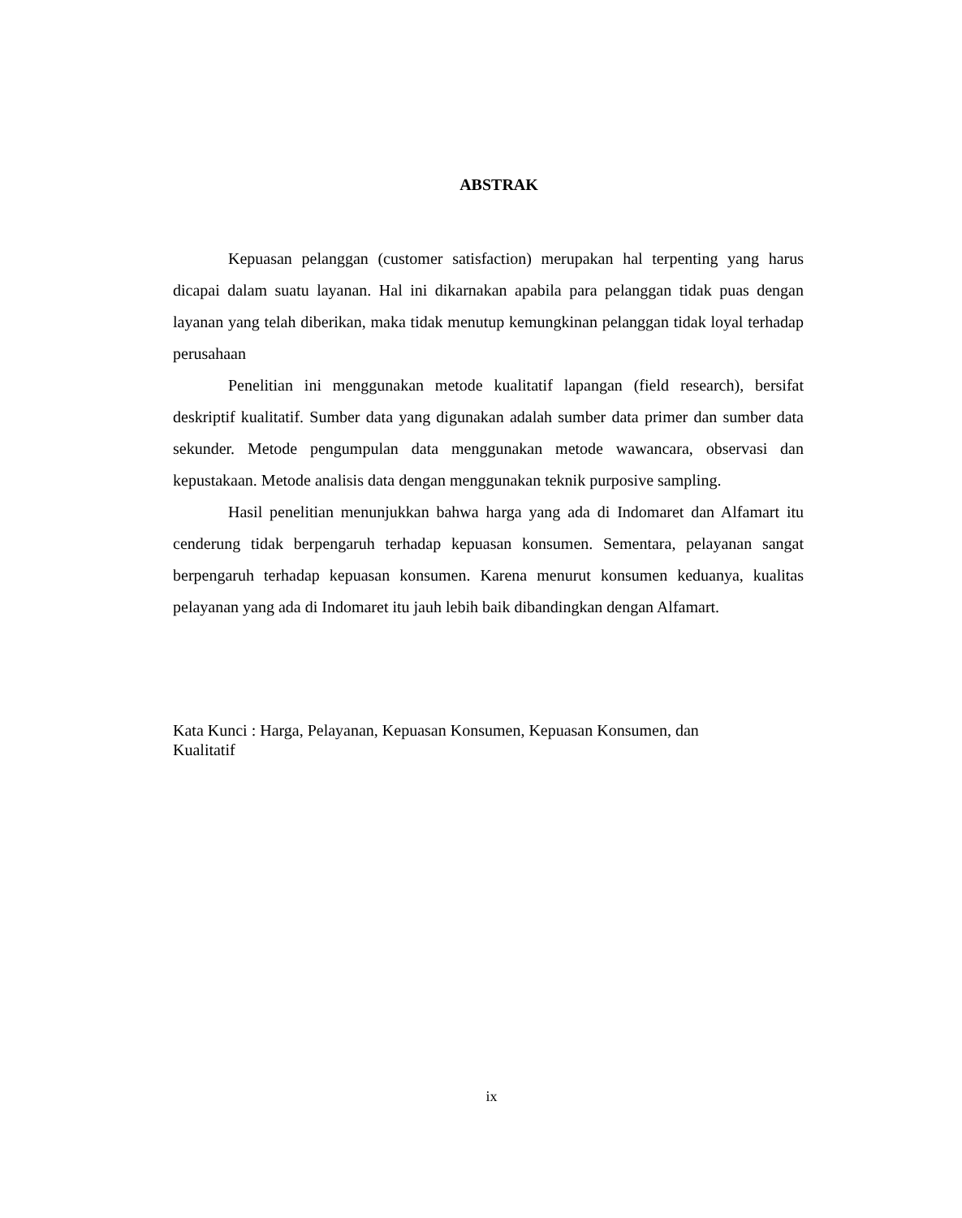ABSTRAK
Kepuasan pelanggan (customer satisfaction) merupakan hal terpenting yang harus dicapai dalam suatu layanan. Hal ini dikarnakan apabila para pelanggan tidak puas dengan layanan yang telah diberikan, maka tidak menutup kemungkinan pelanggan tidak loyal terhadap perusahaan
Penelitian ini menggunakan metode kualitatif lapangan (field research), bersifat deskriptif kualitatif. Sumber data yang digunakan adalah sumber data primer dan sumber data sekunder. Metode pengumpulan data menggunakan metode wawancara, observasi dan kepustakaan. Metode analisis data dengan menggunakan teknik purposive sampling.
Hasil penelitian menunjukkan bahwa harga yang ada di Indomaret dan Alfamart itu cenderung tidak berpengaruh terhadap kepuasan konsumen. Sementara, pelayanan sangat berpengaruh terhadap kepuasan konsumen. Karena menurut konsumen keduanya, kualitas pelayanan yang ada di Indomaret itu jauh lebih baik dibandingkan dengan Alfamart.
Kata Kunci : Harga, Pelayanan, Kepuasan Konsumen, Kepuasan Konsumen, dan
Kualitatif
ix